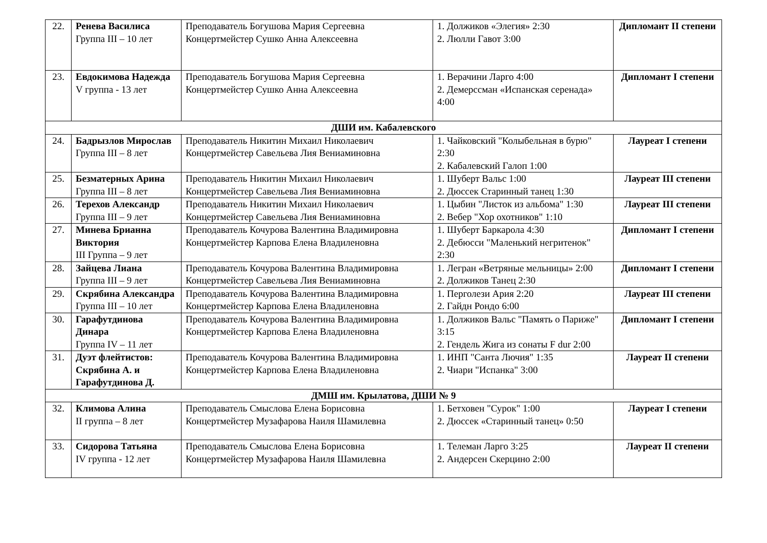| 22. | Ренева Василиса Группа III – 10 лет | Преподаватель Богушова Мария Сергеевна Концертмейстер Сушко Анна Алексеевна | 1. Должиков «Элегия» 2:30 2. Люлли Гавот 3:00 | Дипломант II степени |
| 23. | Евдокимова Надежда V группа - 13 лет | Преподаватель Богушова Мария Сергеевна Концертмейстер Сушко Анна Алексеевна | 1. Верачини Ларго 4:00 2. Демерссман «Испанская серенада» 4:00 | Дипломант I степени |
| ДШИ им. Кабалевского | | | | |
| 24. | Бадрызлов Мирослав Группа III – 8 лет | Преподаватель Никитин Михаил Николаевич Концертмейстер Савельева Лия Вениаминовна | 1. Чайковский "Колыбельная в бурю" 2:30 2. Кабалевский Галоп 1:00 | Лауреат I степени |
| 25. | Безматерных Арина Группа III – 8 лет | Преподаватель Никитин Михаил Николаевич Концертмейстер Савельева Лия Вениаминовна | 1. Шуберт Вальс 1:00 2. Дюссек Старинный танец 1:30 | Лауреат III степени |
| 26. | Терехов Александр Группа III – 9 лет | Преподаватель Никитин Михаил Николаевич Концертмейстер Савельева Лия Вениаминовна | 1. Цыбин "Листок из альбома" 1:30 2. Вебер "Хор охотников" 1:10 | Лауреат III степени |
| 27. | Минева Брианна Виктория III Группа – 9 лет | Преподаватель Кочурова Валентина Владимировна Концертмейстер Карпова Елена Владиленовна | 1. Шуберт Баркарола 4:30 2. Дебюсси "Маленький негритенок" 2:30 | Дипломант I степени |
| 28. | Зайцева Лиана Группа III – 9 лет | Преподаватель Кочурова Валентина Владимировна Концертмейстер Савельева Лия Вениаминовна | 1. Легран «Ветряные мельницы» 2:00 2. Должиков Танец 2:30 | Дипломант I степени |
| 29. | Скрябина Александра Группа III – 10 лет | Преподаватель Кочурова Валентина Владимировна Концертмейстер Карпова Елена Владиленовна | 1. Перголези Ария 2:20 2. Гайдн Рондо 6:00 | Лауреат III степени |
| 30. | Гарафутдинова Динара Группа IV – 11 лет | Преподаватель Кочурова Валентина Владимировна Концертмейстер Карпова Елена Владиленовна | 1. Должиков Вальс "Память о Париже" 3:15 2. Гендель Жига из сонаты F dur 2:00 | Дипломант I степени |
| 31. | Дуэт флейтистов: Скрябина А. и Гарафутдинова Д. | Преподаватель Кочурова Валентина Владимировна Концертмейстер Карпова Елена Владиленовна | 1. ИНП "Санта Лючия" 1:35 2. Чиари "Испанка" 3:00 | Лауреат II степени |
| ДМШ им. Крылатова, ДШИ № 9 | | | | |
| 32. | Климова Алина II группа – 8 лет | Преподаватель Смыслова Елена Борисовна Концертмейстер Музафарова Наиля Шамилевна | 1. Бетховен "Сурок" 1:00 2. Дюссек «Старинный танец» 0:50 | Лауреат I степени |
| 33. | Сидорова Татьяна IV группа - 12 лет | Преподаватель Смыслова Елена Борисовна Концертмейстер Музафарова Наиля Шамилевна | 1. Телеман Ларго 3:25 2. Андерсен Скерцино 2:00 | Лауреат II степени |